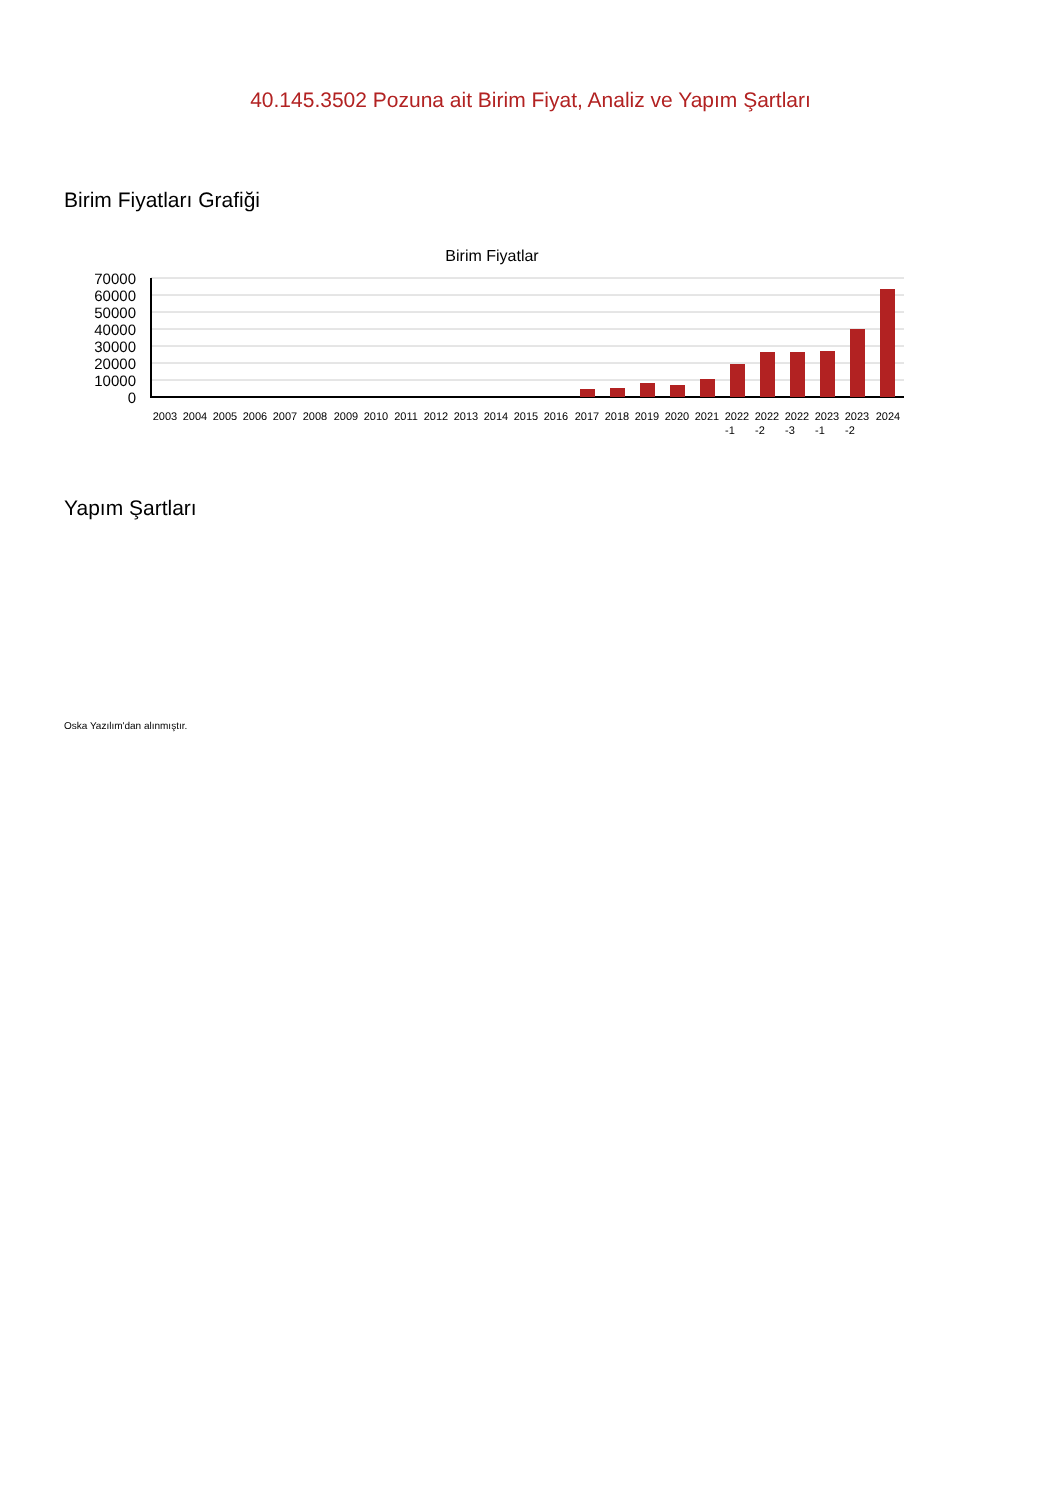40.145.3502 Pozuna ait Birim Fiyat, Analiz ve Yapım Şartları
Birim Fiyatları Grafiği
Birim Fiyatlar
70000
60000
50000
40000
30000
20000
10000
0
2003
2004
2005
2006
2007
2008
2009
2010
2011
2012
2013
2014
2015
2016
2017
2018
2019
2020
2021
2022
2022
2022
2023
2023
2024
-1
-2
-3
-1
-2
Yapım Şartları
Oska Yazılım'dan alınmıştır.